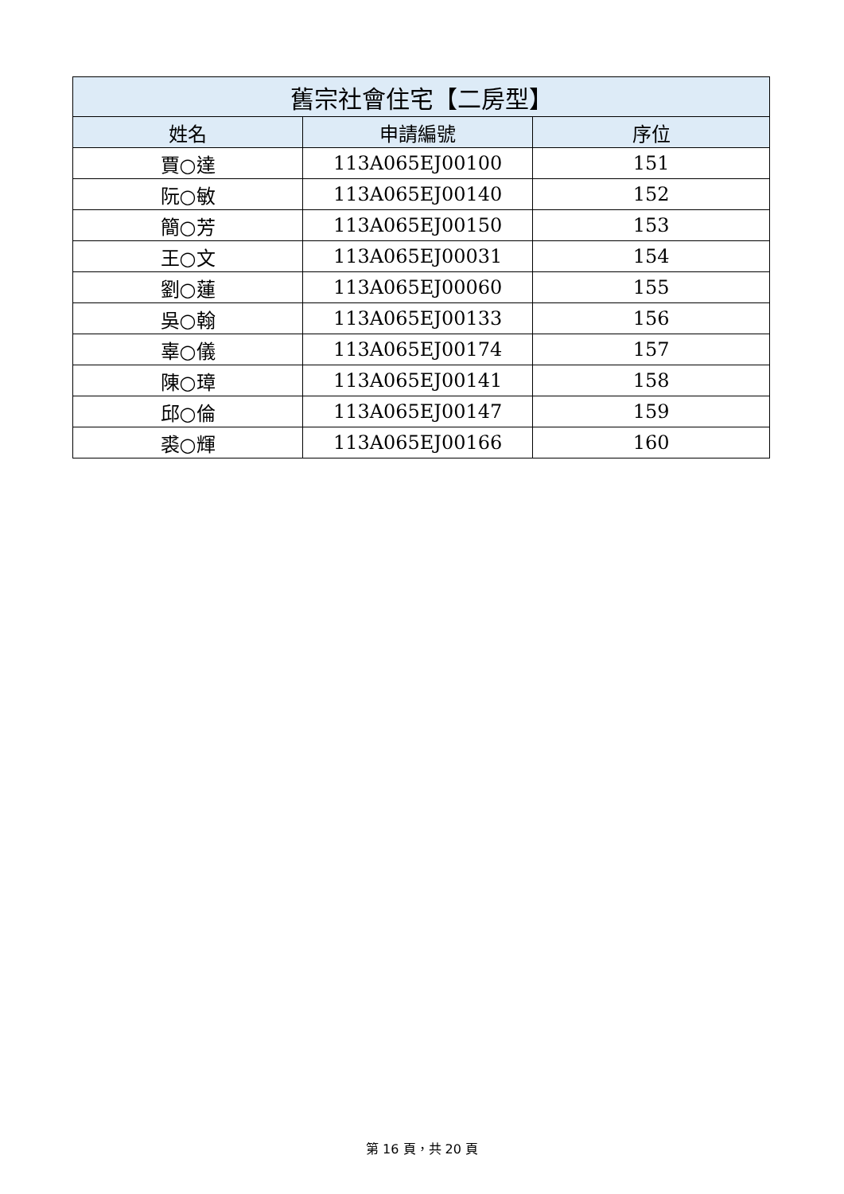| 舊宗社會住宅【二房型】 | | |
| --- | --- | --- |
| 姓名 | 申請編號 | 序位 |
| 賈○達 | 113A065EJ00100 | 151 |
| 阮○敏 | 113A065EJ00140 | 152 |
| 簡○芳 | 113A065EJ00150 | 153 |
| 王○文 | 113A065EJ00031 | 154 |
| 劉○蓮 | 113A065EJ00060 | 155 |
| 吳○翰 | 113A065EJ00133 | 156 |
| 辜○儀 | 113A065EJ00174 | 157 |
| 陳○璋 | 113A065EJ00141 | 158 |
| 邱○倫 | 113A065EJ00147 | 159 |
| 裘○輝 | 113A065EJ00166 | 160 |
第 16 頁，共 20 頁